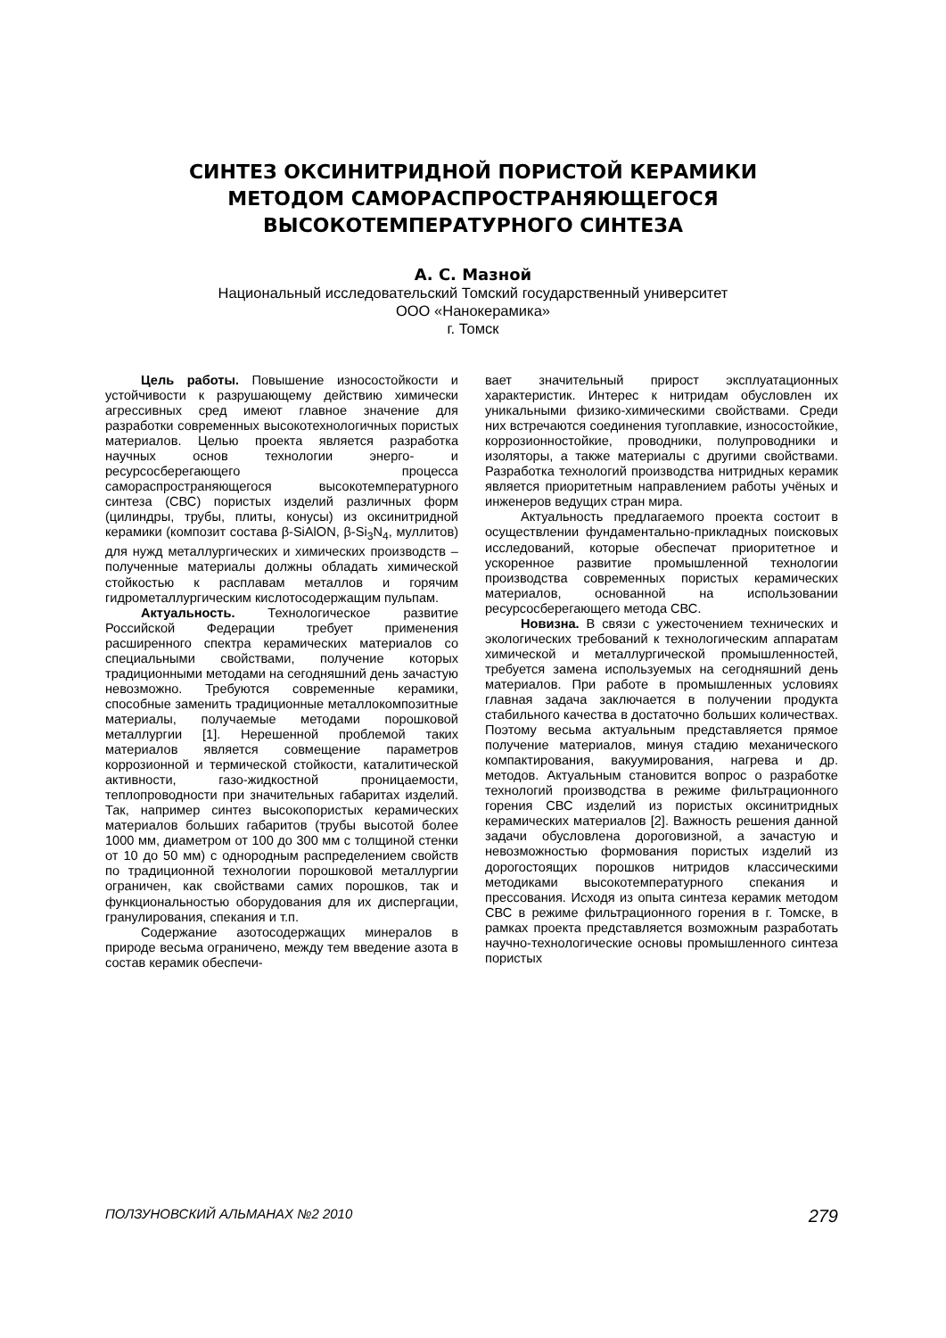СИНТЕЗ ОКСИНИТРИДНОЙ ПОРИСТОЙ КЕРАМИКИ
МЕТОДОМ САМОРАСПРОСТРАНЯЮЩЕГОСЯ
ВЫСОКОТЕМПЕРАТУРНОГО СИНТЕЗА
А. С. Мазной
Национальный исследовательский Томский государственный университет
ООО «Нанокерамика»
г. Томск
Цель работы. Повышение износостойкости и устойчивости к разрушающему действию химически агрессивных сред имеют главное значение для разработки современных высокотехнологичных пористых материалов. Целью проекта является разработка научных основ технологии энерго- и ресурсосберегающего процесса самораспространяющегося высокотемпературного синтеза (СВС) пористых изделий различных форм (цилиндры, трубы, плиты, конусы) из оксинитридной керамики (композит состава β-SiAlON, β-Si<sub>3</sub>N<sub>4</sub>, муллитов) для нужд металлургических и химических производств – полученные материалы должны обладать химической стойкостью к расплавам металлов и горячим гидрометаллургическим кислотосодержащим пульпам.
Актуальность. Технологическое развитие Российской Федерации требует применения расширенного спектра керамических материалов со специальными свойствами, получение которых традиционными методами на сегодняшний день зачастую невозможно. Требуются современные керамики, способные заменить традиционные металлокомпозитные материалы, получаемые методами порошковой металлургии [1]. Нерешенной проблемой таких материалов является совмещение параметров коррозионной и термической стойкости, каталитической активности, газо-жидкостной проницаемости, теплопроводности при значительных габаритах изделий. Так, например синтез высокопористых керамических материалов больших габаритов (трубы высотой более 1000 мм, диаметром от 100 до 300 мм с толщиной стенки от 10 до 50 мм) с однородным распределением свойств по традиционной технологии порошковой металлургии ограничен, как свойствами самих порошков, так и функциональностью оборудования для их диспергации, гранулирования, спекания и т.п.
Содержание азотосодержащих минералов в природе весьма ограничено, между тем введение азота в состав керамик обеспечи-
вает значительный прирост эксплуатационных характеристик. Интерес к нитридам обусловлен их уникальными физико-химическими свойствами. Среди них встречаются соединения тугоплавкие, износостойкие, коррозионностойкие, проводники, полупроводники и изоляторы, а также материалы с другими свойствами. Разработка технологий производства нитридных керамик является приоритетным направлением работы учёных и инженеров ведущих стран мира.
Актуальность предлагаемого проекта состоит в осуществлении фундаментально-прикладных поисковых исследований, которые обеспечат приоритетное и ускоренное развитие промышленной технологии производства современных пористых керамических материалов, основанной на использовании ресурсосберегающего метода СВС.
Новизна. В связи с ужесточением технических и экологических требований к технологическим аппаратам химической и металлургической промышленностей, требуется замена используемых на сегодняшний день материалов. При работе в промышленных условиях главная задача заключается в получении продукта стабильного качества в достаточно больших количествах. Поэтому весьма актуальным представляется прямое получение материалов, минуя стадию механического компактирования, вакуумирования, нагрева и др. методов. Актуальным становится вопрос о разработке технологий производства в режиме фильтрационного горения СВС изделий из пористых оксинитридных керамических материалов [2]. Важность решения данной задачи обусловлена дороговизной, а зачастую и невозможностью формования пористых изделий из дорогостоящих порошков нитридов классическими методиками высокотемпературного спекания и прессования. Исходя из опыта синтеза керамик методом СВС в режиме фильтрационного горения в г. Томске, в рамках проекта представляется возможным разработать научно-технологические основы промышленного синтеза пористых
ПОЛЗУНОВСКИЙ АЛЬМАНАХ №2 2010 279